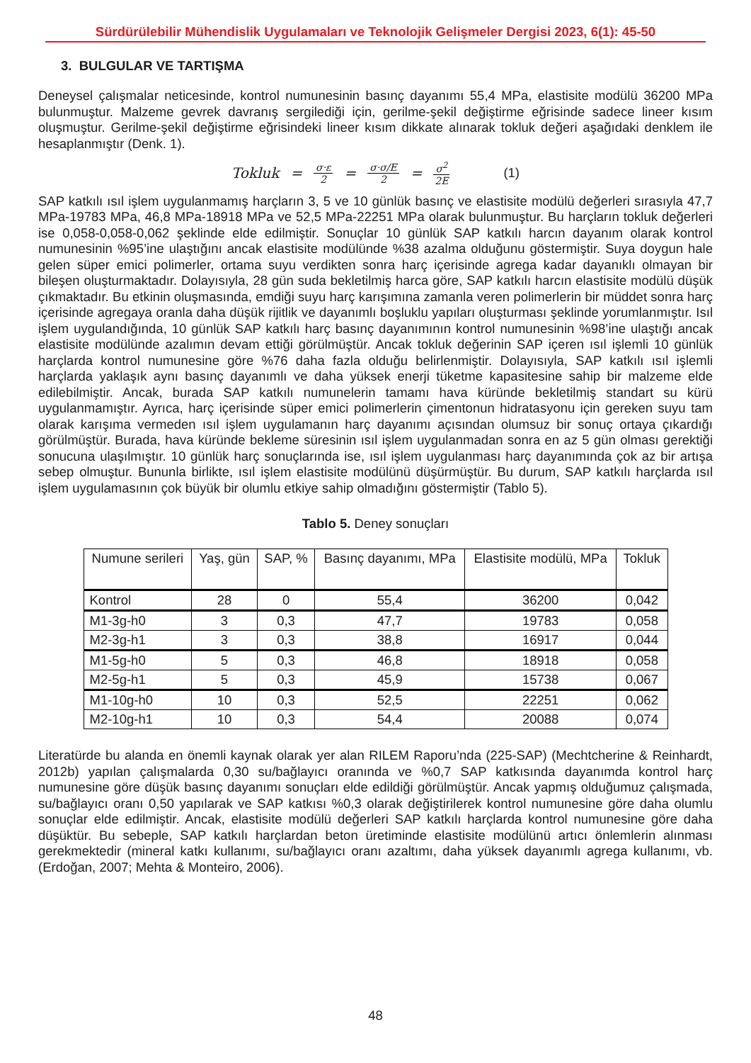Sürdürülebilir Mühendislik Uygulamaları ve Teknolojik Gelişmeler Dergisi 2023, 6(1): 45-50
3. BULGULAR VE TARTIŞMA
Deneysel çalışmalar neticesinde, kontrol numunesinin basınç dayanımı 55,4 MPa, elastisite modülü 36200 MPa bulunmuştur. Malzeme gevrek davranış sergilediği için, gerilme-şekil değiştirme eğrisinde sadece lineer kısım oluşmuştur. Gerilme-şekil değiştirme eğrisindeki lineer kısım dikkate alınarak tokluk değeri aşağıdaki denklem ile hesaplanmıştır (Denk. 1).
Tokluk = σ·ε 2 = σ·σ/E 2 = σ<sup>2</sup> 2E (1)
SAP katkılı ısıl işlem uygulanmamış harçların 3, 5 ve 10 günlük basınç ve elastisite modülü değerleri sırasıyla 47,7 MPa-19783 MPa, 46,8 MPa-18918 MPa ve 52,5 MPa-22251 MPa olarak bulunmuştur. Bu harçların tokluk değerleri ise 0,058-0,058-0,062 şeklinde elde edilmiştir. Sonuçlar 10 günlük SAP katkılı harcın dayanım olarak kontrol numunesinin %95’ine ulaştığını ancak elastisite modülünde %38 azalma olduğunu göstermiştir. Suya doygun hale gelen süper emici polimerler, ortama suyu verdikten sonra harç içerisinde agrega kadar dayanıklı olmayan bir bileşen oluşturmaktadır. Dolayısıyla, 28 gün suda bekletilmiş harca göre, SAP katkılı harcın elastisite modülü düşük çıkmaktadır. Bu etkinin oluşmasında, emdiği suyu harç karışımına zamanla veren polimerlerin bir müddet sonra harç içerisinde agregaya oranla daha düşük rijitlik ve dayanımlı boşluklu yapıları oluşturması şeklinde yorumlanmıştır. Isıl işlem uygulandığında, 10 günlük SAP katkılı harç basınç dayanımının kontrol numunesinin %98’ine ulaştığı ancak elastisite modülünde azalımın devam ettiği görülmüştür. Ancak tokluk değerinin SAP içeren ısıl işlemli 10 günlük harçlarda kontrol numunesine göre %76 daha fazla olduğu belirlenmiştir. Dolayısıyla, SAP katkılı ısıl işlemli harçlarda yaklaşık aynı basınç dayanımlı ve daha yüksek enerji tüketme kapasitesine sahip bir malzeme elde edilebilmiştir. Ancak, burada SAP katkılı numunelerin tamamı hava küründe bekletilmiş standart su kürü uygulanmamıştır. Ayrıca, harç içerisinde süper emici polimerlerin çimentonun hidratasyonu için gereken suyu tam olarak karışıma vermeden ısıl işlem uygulamanın harç dayanımı açısından olumsuz bir sonuç ortaya çıkardığı görülmüştür. Burada, hava küründe bekleme süresinin ısıl işlem uygulanmadan sonra en az 5 gün olması gerektiği sonucuna ulaşılmıştır. 10 günlük harç sonuçlarında ise, ısıl işlem uygulanması harç dayanımında çok az bir artışa sebep olmuştur. Bununla birlikte, ısıl işlem elastisite modülünü düşürmüştür. Bu durum, SAP katkılı harçlarda ısıl işlem uygulamasının çok büyük bir olumlu etkiye sahip olmadığını göstermiştir (Tablo 5).
Tablo 5. Deney sonuçları
| Numune serileri | Yaş, gün | SAP, % | Basınç dayanımı, MPa | Elastisite modülü, MPa | Tokluk |
| --- | --- | --- | --- | --- | --- |
| Kontrol | 28 | 0 | 55,4 | 36200 | 0,042 |
| M1-3g-h0 | 3 | 0,3 | 47,7 | 19783 | 0,058 |
| M2-3g-h1 | 3 | 0,3 | 38,8 | 16917 | 0,044 |
| M1-5g-h0 | 5 | 0,3 | 46,8 | 18918 | 0,058 |
| M2-5g-h1 | 5 | 0,3 | 45,9 | 15738 | 0,067 |
| M1-10g-h0 | 10 | 0,3 | 52,5 | 22251 | 0,062 |
| M2-10g-h1 | 10 | 0,3 | 54,4 | 20088 | 0,074 |
Literatürde bu alanda en önemli kaynak olarak yer alan RILEM Raporu’nda (225-SAP) (Mechtcherine & Reinhardt, 2012b) yapılan çalışmalarda 0,30 su/bağlayıcı oranında ve %0,7 SAP katkısında dayanımda kontrol harç numunesine göre düşük basınç dayanımı sonuçları elde edildiği görülmüştür. Ancak yapmış olduğumuz çalışmada, su/bağlayıcı oranı 0,50 yapılarak ve SAP katkısı %0,3 olarak değiştirilerek kontrol numunesine göre daha olumlu sonuçlar elde edilmiştir. Ancak, elastisite modülü değerleri SAP katkılı harçlarda kontrol numunesine göre daha düşüktür. Bu sebeple, SAP katkılı harçlardan beton üretiminde elastisite modülünü artıcı önlemlerin alınması gerekmektedir (mineral katkı kullanımı, su/bağlayıcı oranı azaltımı, daha yüksek dayanımlı agrega kullanımı, vb. (Erdoğan, 2007; Mehta & Monteiro, 2006).
48